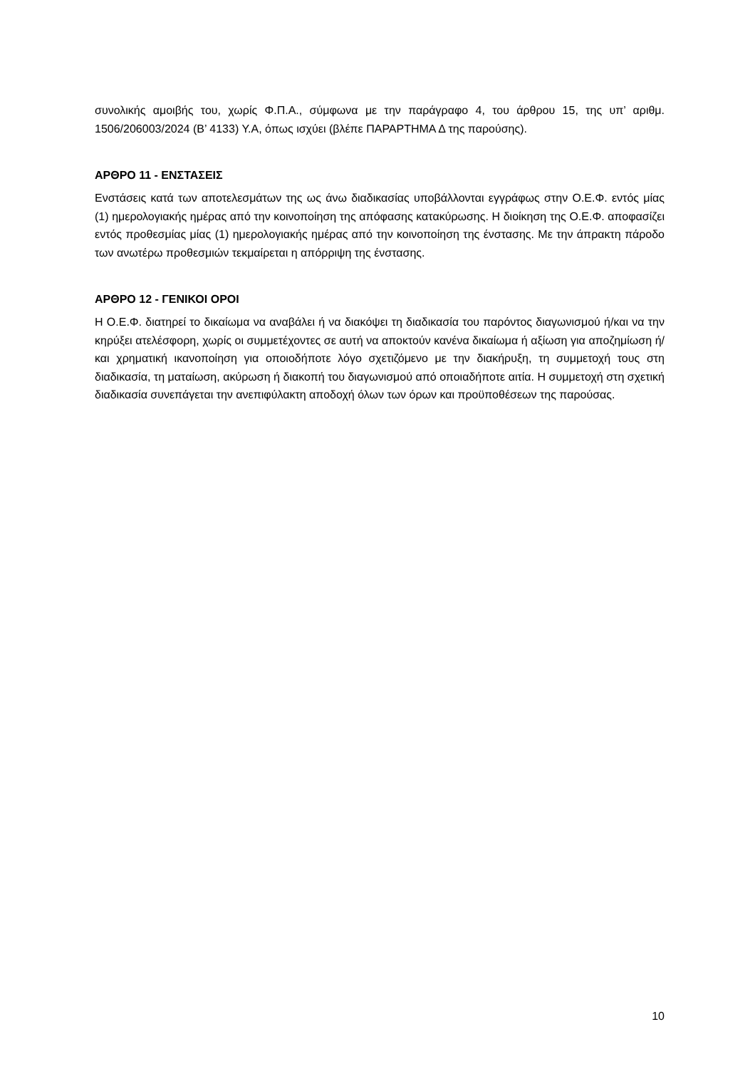συνολικής αμοιβής του, χωρίς Φ.Π.Α., σύμφωνα με την παράγραφο 4, του άρθρου 15, της υπ’ αριθμ. 1506/206003/2024 (Β’ 4133) Υ.Α, όπως ισχύει (βλέπε ΠΑΡΑΡΤΗΜΑ Δ της παρούσης).
ΑΡΘΡΟ 11 - ΕΝΣΤΑΣΕΙΣ
Ενστάσεις κατά των αποτελεσμάτων της ως άνω διαδικασίας υποβάλλονται εγγράφως στην Ο.Ε.Φ. εντός μίας (1) ημερολογιακής ημέρας από την κοινοποίηση της απόφασης κατακύρωσης. Η διοίκηση της Ο.Ε.Φ. αποφασίζει εντός προθεσμίας μίας (1) ημερολογιακής ημέρας από την κοινοποίηση της ένστασης. Με την άπρακτη πάροδο των ανωτέρω προθεσμιών τεκμαίρεται η απόρριψη της ένστασης.
ΑΡΘΡΟ 12 - ΓΕΝΙΚΟΙ ΟΡΟΙ
Η Ο.Ε.Φ. διατηρεί το δικαίωμα να αναβάλει ή να διακόψει τη διαδικασία του παρόντος διαγωνισμού ή/και να την κηρύξει ατελέσφορη, χωρίς οι συμμετέχοντες σε αυτή να αποκτούν κανένα δικαίωμα ή αξίωση για αποζημίωση ή/και χρηματική ικανοποίηση για οποιοδήποτε λόγο σχετιζόμενο με την διακήρυξη, τη συμμετοχή τους στη διαδικασία, τη ματαίωση, ακύρωση ή διακοπή του διαγωνισμού από οποιαδήποτε αιτία. Η συμμετοχή στη σχετική διαδικασία συνεπάγεται την ανεπιφύλακτη αποδοχή όλων των όρων και προϋποθέσεων της παρούσας.
10